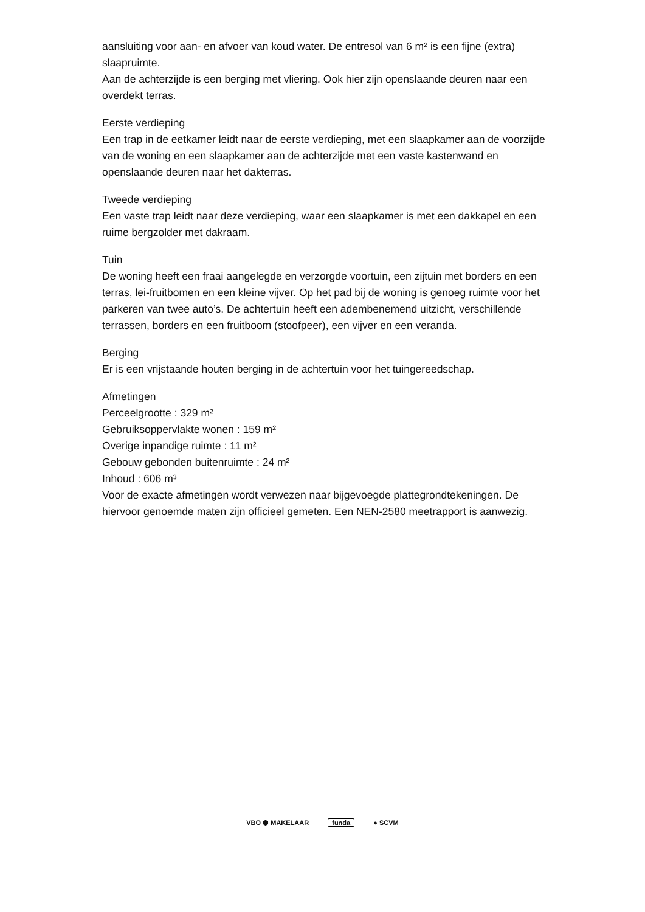aansluiting voor aan- en afvoer van koud water. De entresol van 6 m² is een fijne (extra) slaapruimte.
Aan de achterzijde is een berging met vliering. Ook hier zijn openslaande deuren naar een overdekt terras.
Eerste verdieping
Een trap in de eetkamer leidt naar de eerste verdieping, met een slaapkamer aan de voorzijde van de woning en een slaapkamer aan de achterzijde met een vaste kastenwand en openslaande deuren naar het dakterras.
Tweede verdieping
Een vaste trap leidt naar deze verdieping, waar een slaapkamer is met een dakkapel en een ruime bergzolder met dakraam.
Tuin
De woning heeft een fraai aangelegde en verzorgde voortuin, een zijtuin met borders en een terras, lei-fruitbomen en een kleine vijver. Op het pad bij de woning is genoeg ruimte voor het parkeren van twee auto’s. De achtertuin heeft een adembenemend uitzicht, verschillende terrassen, borders en een fruitboom (stoofpeer), een vijver en een veranda.
Berging
Er is een vrijstaande houten berging in de achtertuin voor het tuingereedschap.
Afmetingen
Perceelgrootte : 329 m²
Gebruiksoppervlakte wonen : 159 m²
Overige inpandige ruimte : 11 m²
Gebouw gebonden buitenruimte : 24 m²
Inhoud : 606 m³
Voor de exacte afmetingen wordt verwezen naar bijgevoegde plattegrondtekeningen. De hiervoor genoemde maten zijn officieel gemeten. Een NEN-2580 meetrapport is aanwezig.
VBO ⬢ MAKELAAR funda ● SCVM